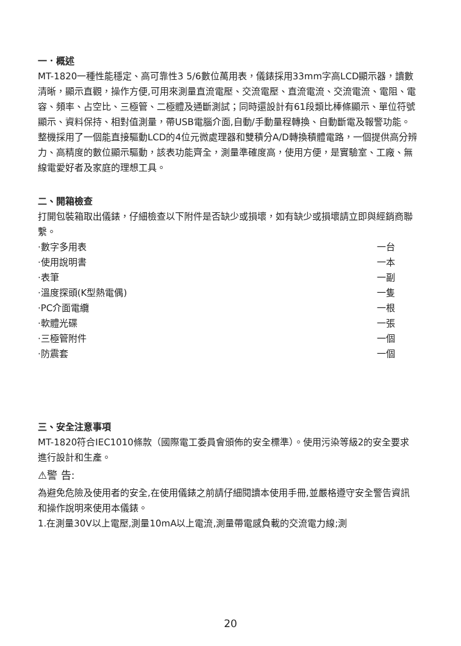一．概述
MT-1820一種性能穩定、高可靠性3 5/6數位萬用表，儀錶採用33mm字高LCD顯示器，讀數清晰，顯示直觀，操作方便,可用來測量直流電壓、交流電壓、直流電流、交流電流、電阻、電容、頻率、占空比、三極管、二極體及通斷測試；同時還設計有61段類比棒條顯示、單位符號顯示、資料保持、相對值測量，帶USB電腦介面,自動/手動量程轉換、自動斷電及報警功能。整機採用了一個能直接驅動LCD的4位元微處理器和雙積分A/D轉換積體電路，一個提供高分辨力、高精度的數位顯示驅動，該表功能齊全，測量準確度高，使用方便，是實驗室、工廠、無線電愛好者及家庭的理想工具。
二、開箱檢查
打開包裝箱取出儀錶，仔細檢查以下附件是否缺少或損壞，如有缺少或損壞請立即與經銷商聯繫。
·數字多用表 一台
·使用說明書 一本
·表筆 一副
·溫度探頭(K型熱電偶) 一隻
·PC介面電纜 一根
·軟體光碟 一張
·三極管附件 一個
·防震套 一個
三、安全注意事項
MT-1820符合IEC1010條款（國際電工委員會頒佈的安全標準）。使用污染等級2的安全要求進行設計和生產。
⚠警 告:
為避免危險及使用者的安全,在使用儀錶之前請仔細閱讀本使用手冊,並嚴格遵守安全警告資訊和操作說明來使用本儀錶。
1.在測量30V以上電壓,測量10mA以上電流,測量帶電感負載的交流電力線;測
20